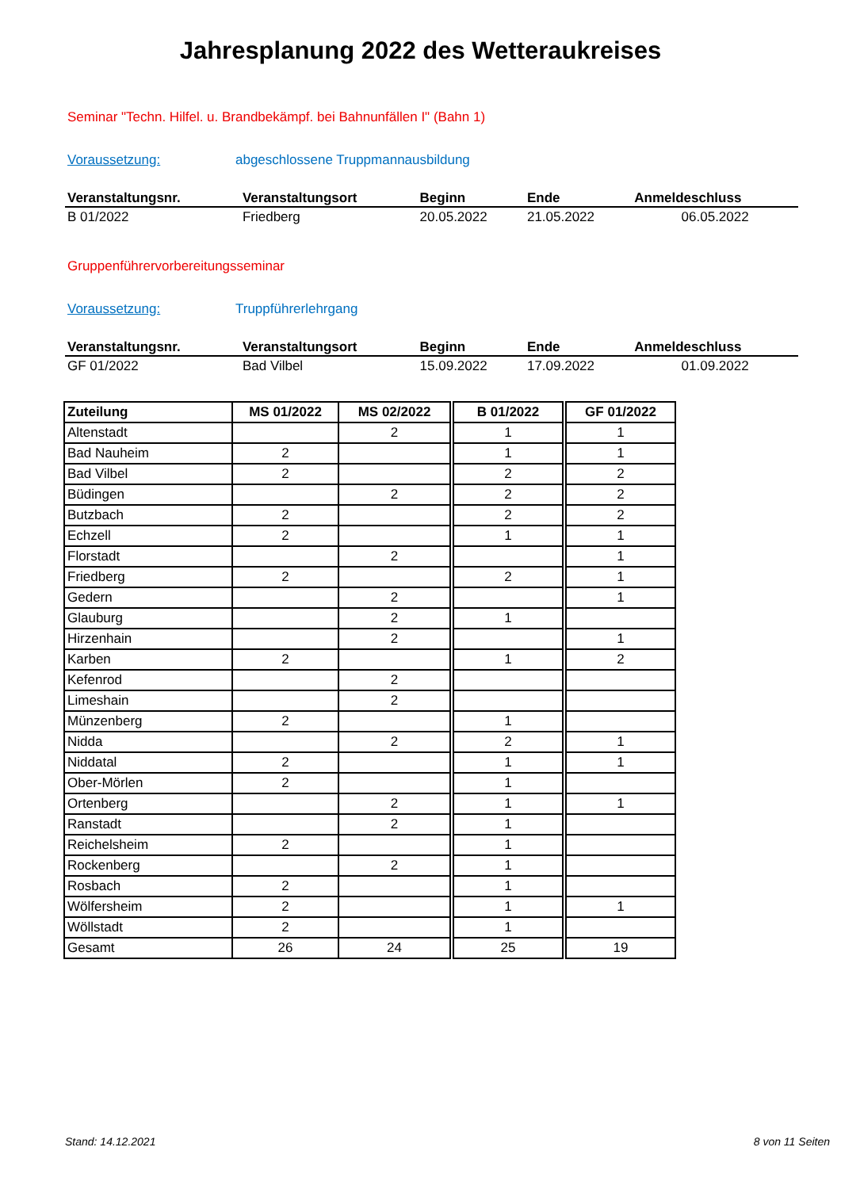Jahresplanung 2022 des Wetteraukreises
Seminar "Techn. Hilfel. u. Brandbekämpf. bei Bahnunfällen I" (Bahn 1)
Voraussetzung: abgeschlossene Truppmannausbildung
| Veranstaltungsnr. | Veranstaltungsort | Beginn | Ende | Anmeldeschluss |
| --- | --- | --- | --- | --- |
| B 01/2022 | Friedberg | 20.05.2022 | 21.05.2022 | 06.05.2022 |
Gruppenführervorbereitungsseminar
Voraussetzung: Truppführerlehrgang
| Veranstaltungsnr. | Veranstaltungsort | Beginn | Ende | Anmeldeschluss |
| --- | --- | --- | --- | --- |
| GF 01/2022 | Bad Vilbel | 15.09.2022 | 17.09.2022 | 01.09.2022 |
| Zuteilung | MS 01/2022 | MS 02/2022 | | B 01/2022 | | GF 01/2022 |
| Altenstadt | | 2 | | 1 | | 1 |
| Bad Nauheim | 2 | | | 1 | | 1 |
| Bad Vilbel | 2 | | | 2 | | 2 |
| Büdingen | | 2 | | 2 | | 2 |
| Butzbach | 2 | | | 2 | | 2 |
| Echzell | 2 | | | 1 | | 1 |
| Florstadt | | 2 | | | | 1 |
| Friedberg | 2 | | | 2 | | 1 |
| Gedern | | 2 | | | | 1 |
| Glauburg | | 2 | | 1 | | |
| Hirzenhain | | 2 | | | | 1 |
| Karben | 2 | | | 1 | | 2 |
| Kefenrod | | 2 | | | | |
| Limeshain | | 2 | | | | |
| Münzenberg | 2 | | | 1 | | |
| Nidda | | 2 | | 2 | | 1 |
| Niddatal | 2 | | | 1 | | 1 |
| Ober-Mörlen | 2 | | | 1 | | |
| Ortenberg | | 2 | | 1 | | 1 |
| Ranstadt | | 2 | | 1 | | |
| Reichelsheim | 2 | | | 1 | | |
| Rockenberg | | 2 | | 1 | | |
| Rosbach | 2 | | | 1 | | |
| Wölfersheim | 2 | | | 1 | | 1 |
| Wöllstadt | 2 | | | 1 | | |
| Gesamt | 26 | 24 | | 25 | | 19 |
Stand: 14.12.2021 8 von 11 Seiten